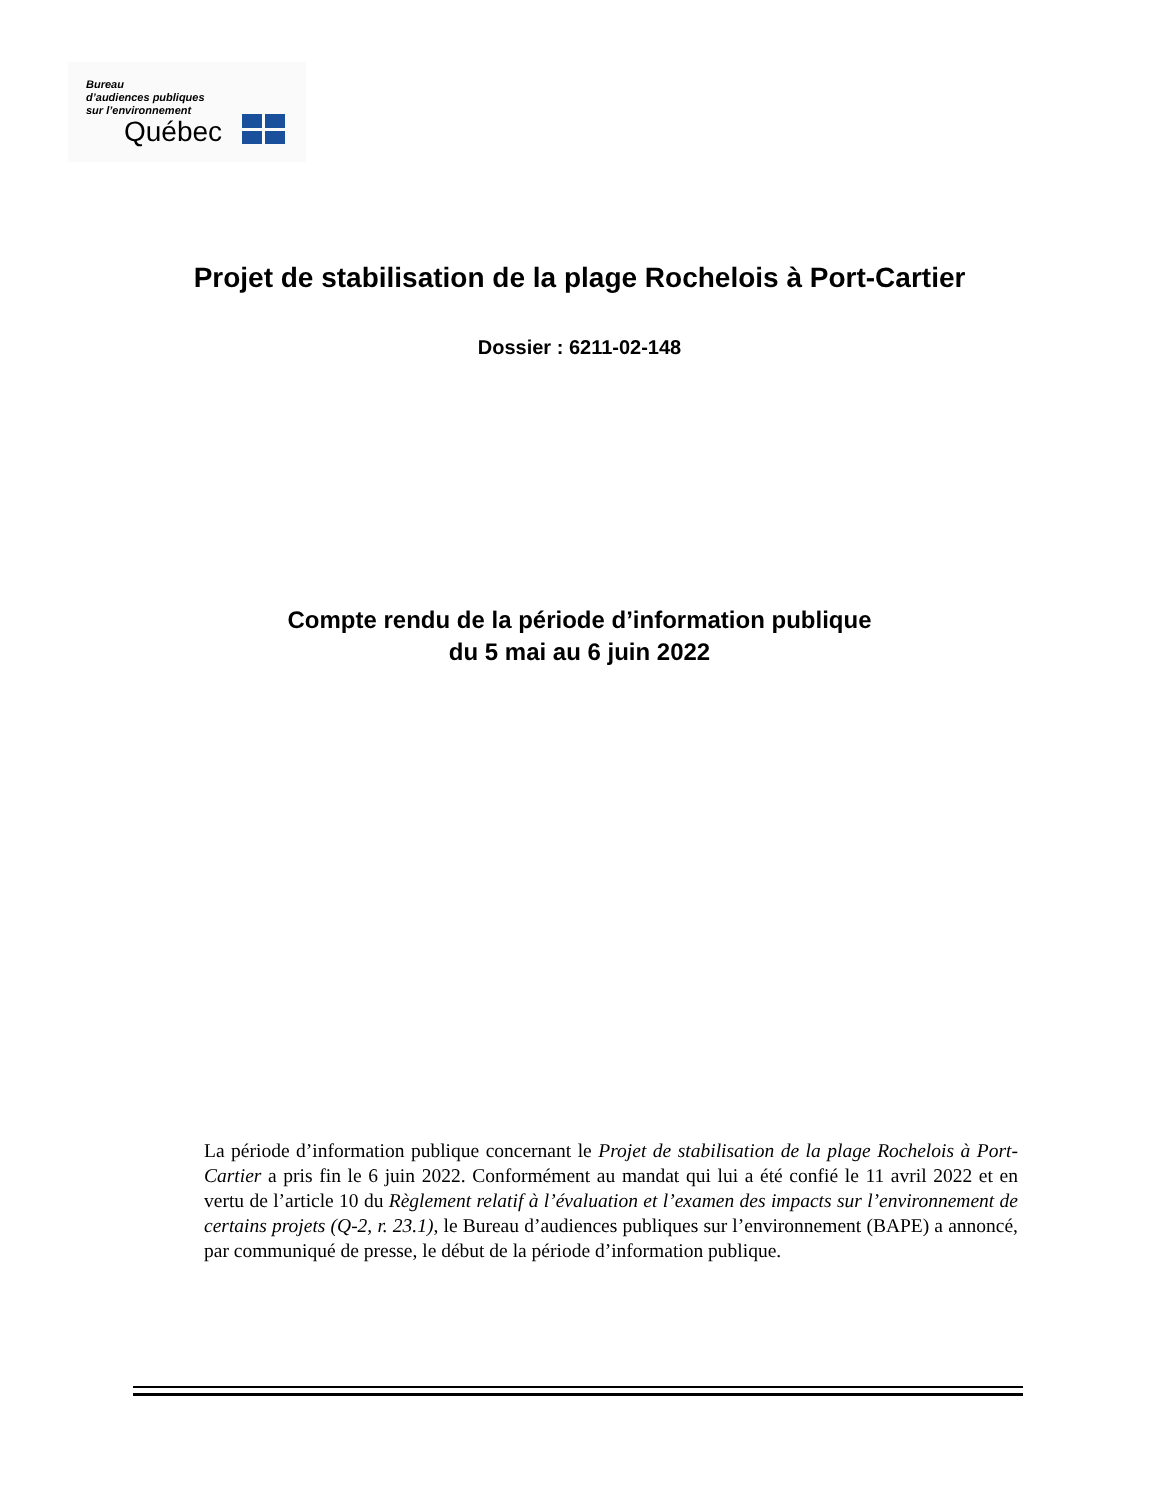Bureau
d’audiences publiques
sur l’environnement
Québec
Projet de stabilisation de la plage Rochelois à Port-Cartier
Dossier : 6211-02-148
Compte rendu de la période d’information publique
du 5 mai au 6 juin 2022
La période d’information publique concernant le Projet de stabilisation de la plage Rochelois à Port-Cartier a pris fin le 6 juin 2022. Conformément au mandat qui lui a été confié le 11 avril 2022 et en vertu de l’article 10 du Règlement relatif à l’évaluation et l’examen des impacts sur l’environnement de certains projets (Q-2, r. 23.1), le Bureau d’audiences publiques sur l’environnement (BAPE) a annoncé, par communiqué de presse, le début de la période d’information publique.